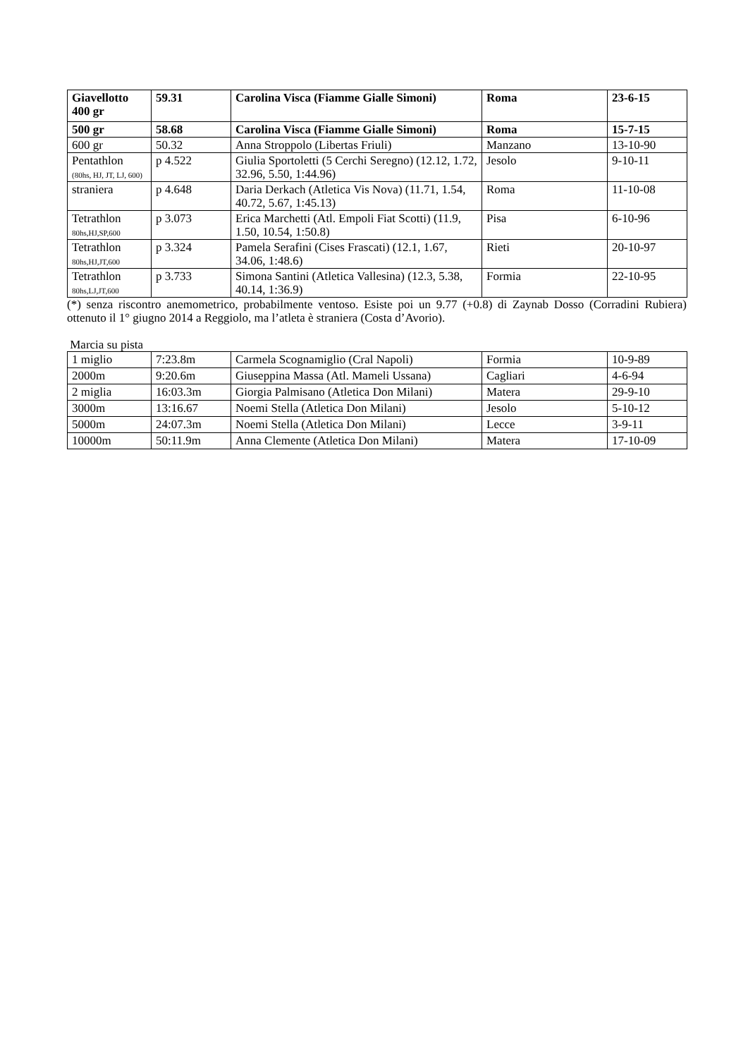| Giavellotto 400 gr | 59.31 | Carolina Visca (Fiamme Gialle Simoni) | Roma | 23-6-15 |
| 500 gr | 58.68 | Carolina Visca (Fiamme Gialle Simoni) | Roma | 15-7-15 |
| 600 gr | 50.32 | Anna Stroppolo (Libertas Friuli) | Manzano | 13-10-90 |
| Pentathlon (80hs, HJ, JT, LJ, 600) | p 4.522 | Giulia Sportoletti (5 Cerchi Seregno) (12.12, 1.72, 32.96, 5.50, 1:44.96) | Jesolo | 9-10-11 |
| straniera | p 4.648 | Daria Derkach (Atletica Vis Nova) (11.71, 1.54, 40.72, 5.67, 1:45.13) | Roma | 11-10-08 |
| Tetrathlon 80hs,HJ,SP,600 | p 3.073 | Erica Marchetti (Atl. Empoli Fiat Scotti) (11.9, 1.50, 10.54, 1:50.8) | Pisa | 6-10-96 |
| Tetrathlon 80hs,HJ,JT,600 | p 3.324 | Pamela Serafini (Cises Frascati) (12.1, 1.67, 34.06, 1:48.6) | Rieti | 20-10-97 |
| Tetrathlon 80hs,LJ,JT,600 | p 3.733 | Simona Santini (Atletica Vallesina) (12.3, 5.38, 40.14, 1:36.9) | Formia | 22-10-95 |
(*) senza riscontro anemometrico, probabilmente ventoso. Esiste poi un 9.77 (+0.8) di Zaynab Dosso (Corradini Rubiera) ottenuto il 1° giugno 2014 a Reggiolo, ma l’atleta è straniera (Costa d’Avorio).
Marcia su pista
| 1 miglio | 7:23.8m | Carmela Scognamiglio (Cral Napoli) | Formia | 10-9-89 |
| 2000m | 9:20.6m | Giuseppina Massa (Atl. Mameli Ussana) | Cagliari | 4-6-94 |
| 2 miglia | 16:03.3m | Giorgia Palmisano (Atletica Don Milani) | Matera | 29-9-10 |
| 3000m | 13:16.67 | Noemi Stella (Atletica Don Milani) | Jesolo | 5-10-12 |
| 5000m | 24:07.3m | Noemi Stella (Atletica Don Milani) | Lecce | 3-9-11 |
| 10000m | 50:11.9m | Anna Clemente (Atletica Don Milani) | Matera | 17-10-09 |